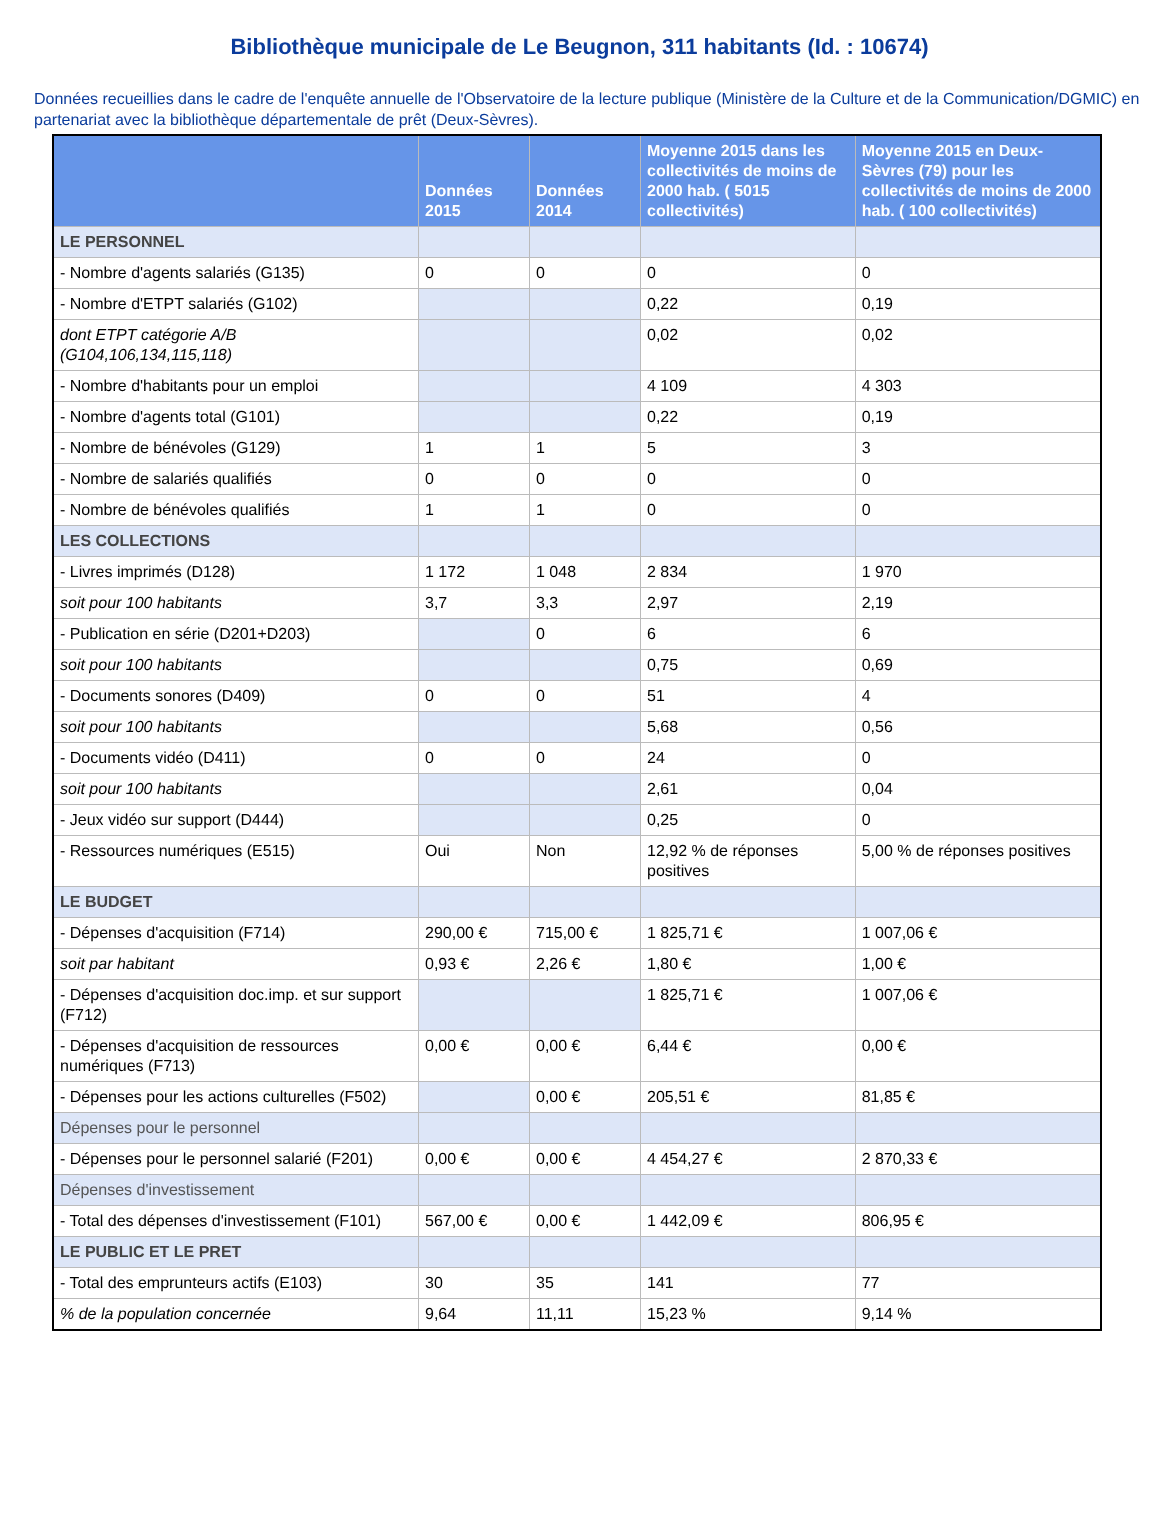Bibliothèque municipale de Le Beugnon, 311 habitants (Id. : 10674)
Données recueillies dans le cadre de l'enquête annuelle de l'Observatoire de la lecture publique (Ministère de la Culture et de la Communication/DGMIC) en partenariat avec la bibliothèque départementale de prêt (Deux-Sèvres).
| | Données 2015 | Données 2014 | Moyenne 2015 dans les collectivités de moins de 2000 hab. ( 5015 collectivités) | Moyenne 2015 en Deux-Sèvres (79) pour les collectivités de moins de 2000 hab. ( 100 collectivités) |
| --- | --- | --- | --- | --- |
| LE PERSONNEL | | | | |
| - Nombre d'agents salariés (G135) | 0 | 0 | 0 | 0 |
| - Nombre d'ETPT salariés (G102) | | | 0,22 | 0,19 |
| dont ETPT catégorie A/B (G104,106,134,115,118) | | | 0,02 | 0,02 |
| - Nombre d'habitants pour un emploi | | | 4 109 | 4 303 |
| - Nombre d'agents total (G101) | | | 0,22 | 0,19 |
| - Nombre de bénévoles (G129) | 1 | 1 | 5 | 3 |
| - Nombre de salariés qualifiés | 0 | 0 | 0 | 0 |
| - Nombre de bénévoles qualifiés | 1 | 1 | 0 | 0 |
| LES COLLECTIONS | | | | |
| - Livres imprimés (D128) | 1 172 | 1 048 | 2 834 | 1 970 |
| soit pour 100 habitants | 3,7 | 3,3 | 2,97 | 2,19 |
| - Publication en série (D201+D203) | | 0 | 6 | 6 |
| soit pour 100 habitants | | | 0,75 | 0,69 |
| - Documents sonores (D409) | 0 | 0 | 51 | 4 |
| soit pour 100 habitants | | | 5,68 | 0,56 |
| - Documents vidéo (D411) | 0 | 0 | 24 | 0 |
| soit pour 100 habitants | | | 2,61 | 0,04 |
| - Jeux vidéo sur support (D444) | | | 0,25 | 0 |
| - Ressources numériques (E515) | Oui | Non | 12,92 % de réponses positives | 5,00 % de réponses positives |
| LE BUDGET | | | | |
| - Dépenses d'acquisition (F714) | 290,00 € | 715,00 € | 1 825,71 € | 1 007,06 € |
| soit par habitant | 0,93 € | 2,26 € | 1,80 € | 1,00 € |
| - Dépenses d'acquisition doc.imp. et sur support (F712) | | | 1 825,71 € | 1 007,06 € |
| - Dépenses d'acquisition de ressources numériques (F713) | 0,00 € | 0,00 € | 6,44 € | 0,00 € |
| - Dépenses pour les actions culturelles (F502) | | 0,00 € | 205,51 € | 81,85 € |
| Dépenses pour le personnel | | | | |
| - Dépenses pour le personnel salarié (F201) | 0,00 € | 0,00 € | 4 454,27 € | 2 870,33 € |
| Dépenses d'investissement | | | | |
| - Total des dépenses d'investissement (F101) | 567,00 € | 0,00 € | 1 442,09 € | 806,95 € |
| LE PUBLIC ET LE PRET | | | | |
| - Total des emprunteurs actifs (E103) | 30 | 35 | 141 | 77 |
| % de la population concernée | 9,64 | 11,11 | 15,23 % | 9,14 % |